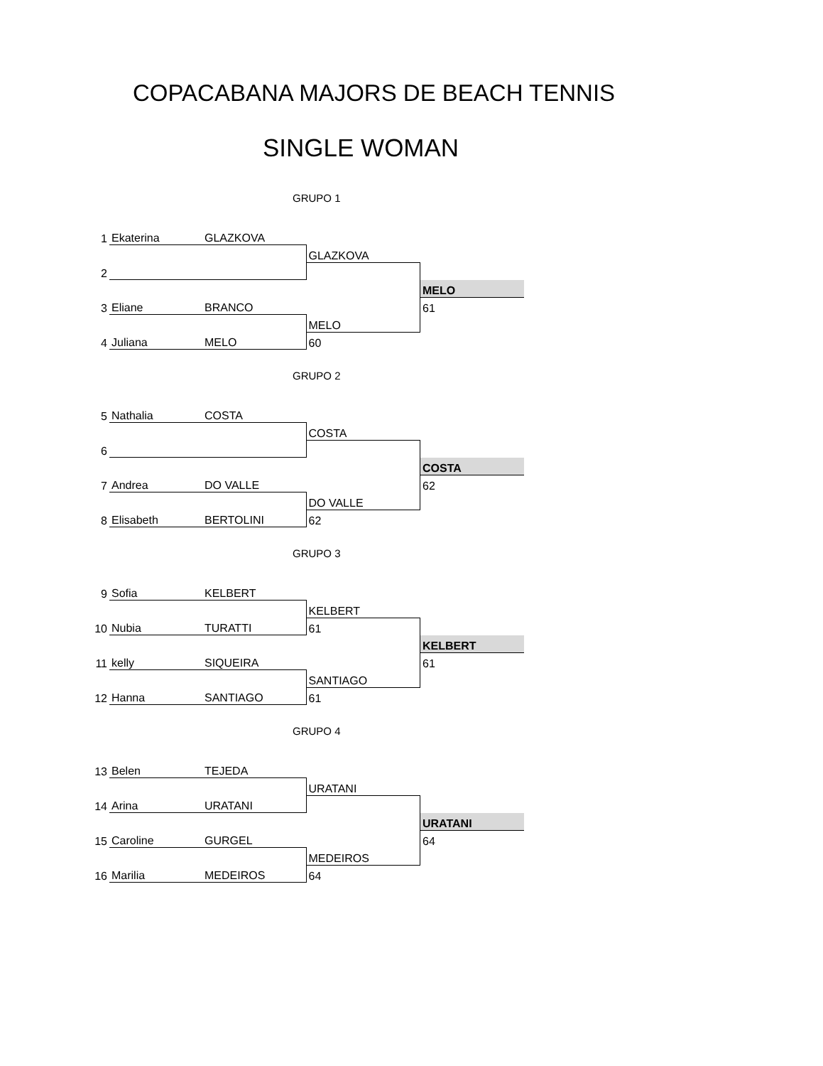COPACABANA MAJORS DE BEACH TENNIS
SINGLE WOMAN
GRUPO 1
| 1 | Ekaterina | GLAZKOVA | | |
| | | | GLAZKOVA | |
| 2 | | | | |
| | | | | MELO |
| 3 | Eliane | BRANCO | | 61 |
| | | | MELO | |
| 4 | Juliana | MELO | 60 | |
GRUPO 2
| 5 | Nathalia | COSTA | | |
| | | | COSTA | |
| 6 | | | | |
| | | | | COSTA |
| 7 | Andrea | DO VALLE | | 62 |
| | | | DO VALLE | |
| 8 | Elisabeth | BERTOLINI | 62 | |
GRUPO 3
| 9 | Sofia | KELBERT | | |
| | | | KELBERT | |
| 10 | Nubia | TURATTI | 61 | |
| | | | | KELBERT |
| 11 | kelly | SIQUEIRA | | 61 |
| | | | SANTIAGO | |
| 12 | Hanna | SANTIAGO | 61 | |
GRUPO 4
| 13 | Belen | TEJEDA | | |
| | | | URATANI | |
| 14 | Arina | URATANI | | |
| | | | | URATANI |
| 15 | Caroline | GURGEL | | 64 |
| | | | MEDEIROS | |
| 16 | Marilia | MEDEIROS | 64 | |